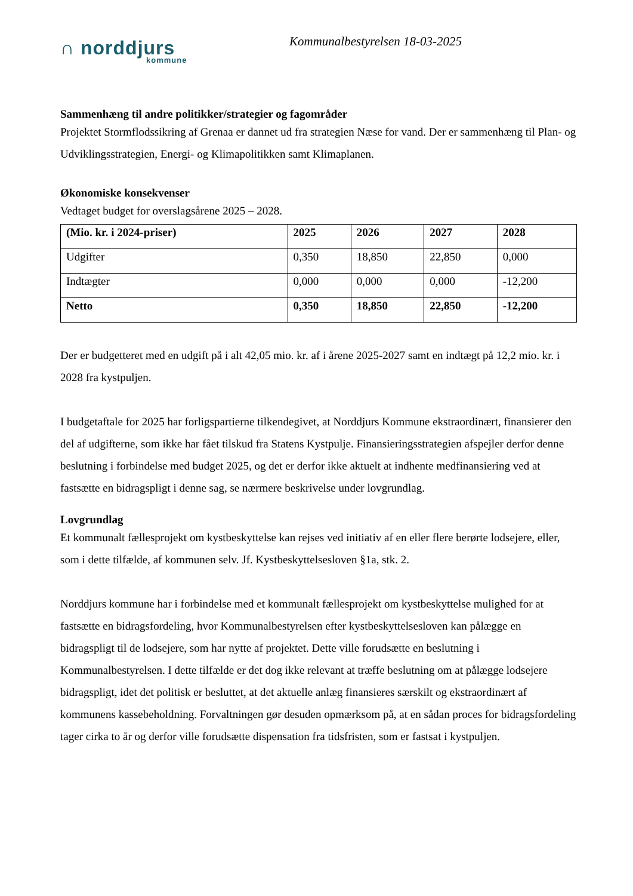∩ norddjurs
kommune
Kommunalbestyrelsen 18-03-2025
Sammenhæng til andre politikker/strategier og fagområder
Projektet Stormflodssikring af Grenaa er dannet ud fra strategien Næse for vand. Der er sammenhæng til Plan- og Udviklingsstrategien, Energi- og Klimapolitikken samt Klimaplanen.
Økonomiske konsekvenser
Vedtaget budget for overslagsårene 2025 – 2028.
| (Mio. kr. i 2024-priser) | 2025 | 2026 | 2027 | 2028 |
| --- | --- | --- | --- | --- |
| Udgifter | 0,350 | 18,850 | 22,850 | 0,000 |
| Indtægter | 0,000 | 0,000 | 0,000 | -12,200 |
| Netto | 0,350 | 18,850 | 22,850 | -12,200 |
Der er budgetteret med en udgift på i alt 42,05 mio. kr. af i årene 2025-2027 samt en indtægt på 12,2 mio. kr. i 2028 fra kystpuljen.
I budgetaftale for 2025 har forligspartierne tilkendegivet, at Norddjurs Kommune ekstraordinært, finansierer den del af udgifterne, som ikke har fået tilskud fra Statens Kystpulje. Finansieringsstrategien afspejler derfor denne beslutning i forbindelse med budget 2025, og det er derfor ikke aktuelt at indhente medfinansiering ved at fastsætte en bidragspligt i denne sag, se nærmere beskrivelse under lovgrundlag.
Lovgrundlag
Et kommunalt fællesprojekt om kystbeskyttelse kan rejses ved initiativ af en eller flere berørte lodsejere, eller, som i dette tilfælde, af kommunen selv. Jf. Kystbeskyttelsesloven §1a, stk. 2.
Norddjurs kommune har i forbindelse med et kommunalt fællesprojekt om kystbeskyttelse mulighed for at fastsætte en bidragsfordeling, hvor Kommunalbestyrelsen efter kystbeskyttelsesloven kan pålægge en bidragspligt til de lodsejere, som har nytte af projektet. Dette ville forudsætte en beslutning i Kommunalbestyrelsen. I dette tilfælde er det dog ikke relevant at træffe beslutning om at pålægge lodsejere bidragspligt, idet det politisk er besluttet, at det aktuelle anlæg finansieres særskilt og ekstraordinært af kommunens kassebeholdning. Forvaltningen gør desuden opmærksom på, at en sådan proces for bidragsfordeling tager cirka to år og derfor ville forudsætte dispensation fra tidsfristen, som er fastsat i kystpuljen.